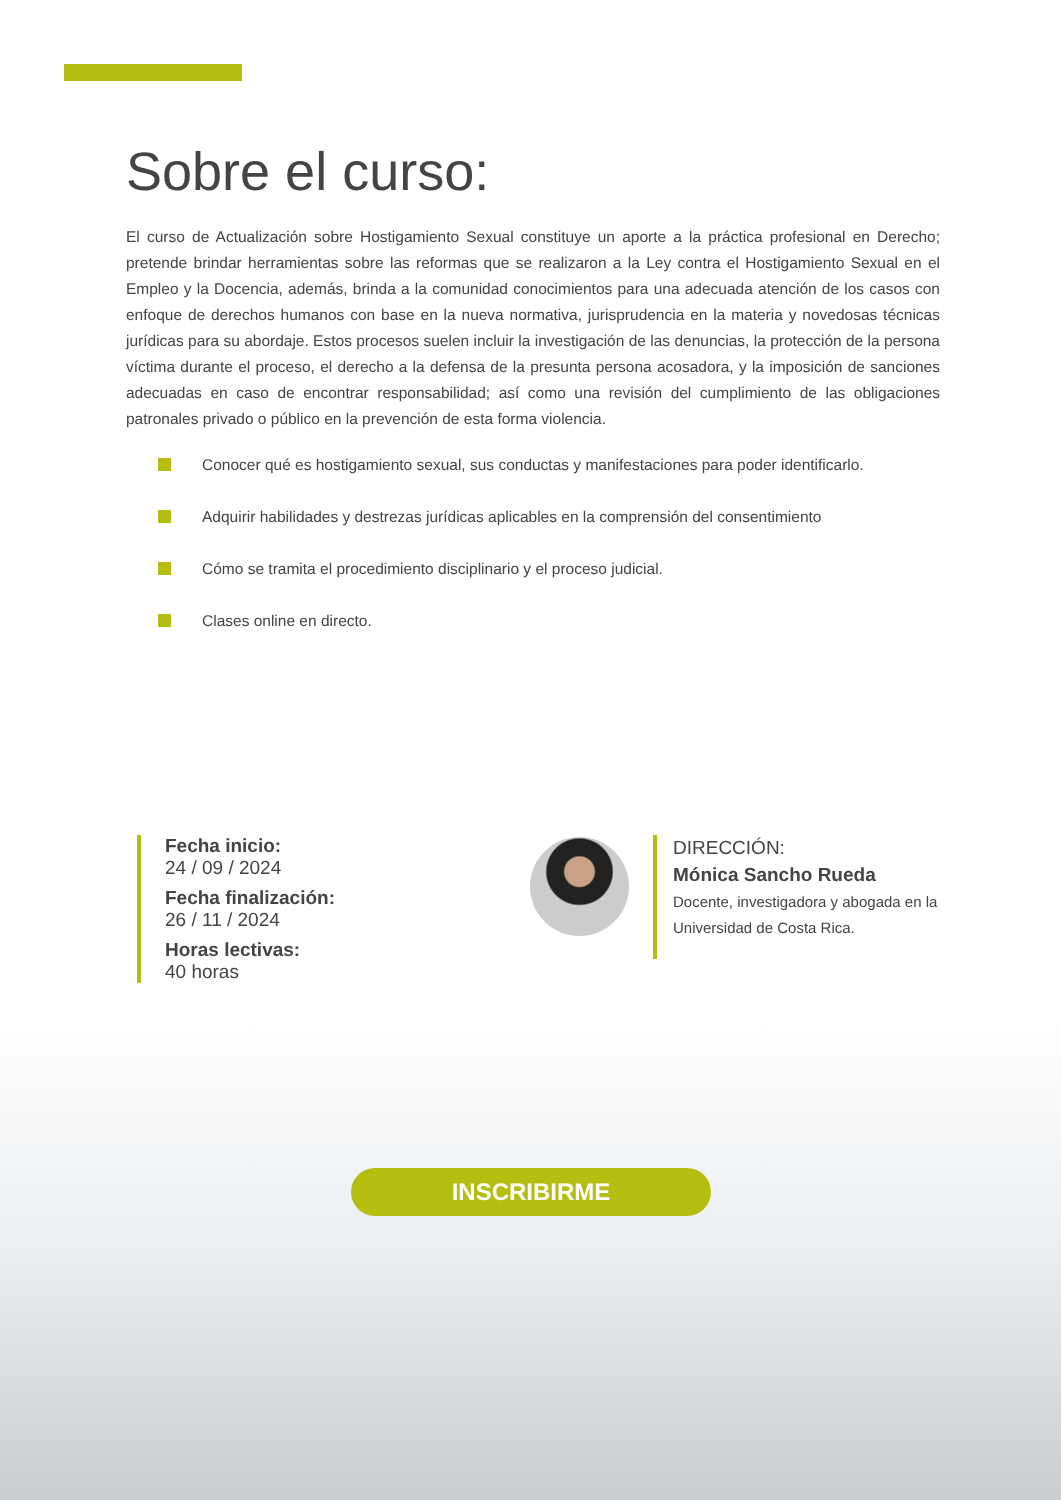Sobre el curso:
El curso de Actualización sobre Hostigamiento Sexual constituye un aporte a la práctica profesional en Derecho; pretende brindar herramientas sobre las reformas que se realizaron a la Ley contra el Hostigamiento Sexual en el Empleo y la Docencia, además, brinda a la comunidad conocimientos para una adecuada atención de los casos con enfoque de derechos humanos con base en la nueva normativa, jurisprudencia en la materia y novedosas técnicas jurídicas para su abordaje. Estos procesos suelen incluir la investigación de las denuncias, la protección de la persona víctima durante el proceso, el derecho a la defensa de la presunta persona acosadora, y la imposición de sanciones adecuadas en caso de encontrar responsabilidad; así como una revisión del cumplimiento de las obligaciones patronales privado o público en la prevención de esta forma violencia.
Conocer qué es hostigamiento sexual, sus conductas y manifestaciones para poder identificarlo.
Adquirir habilidades y destrezas jurídicas aplicables en la comprensión del consentimiento
Cómo se tramita el procedimiento disciplinario y el proceso judicial.
Clases online en directo.
Fecha inicio:
24 / 09 / 2024
Fecha finalización:
26 / 11 / 2024
Horas lectivas:
40 horas
DIRECCIÓN:
Mónica Sancho Rueda
Docente, investigadora y abogada en la Universidad de Costa Rica.
INSCRIBIRME